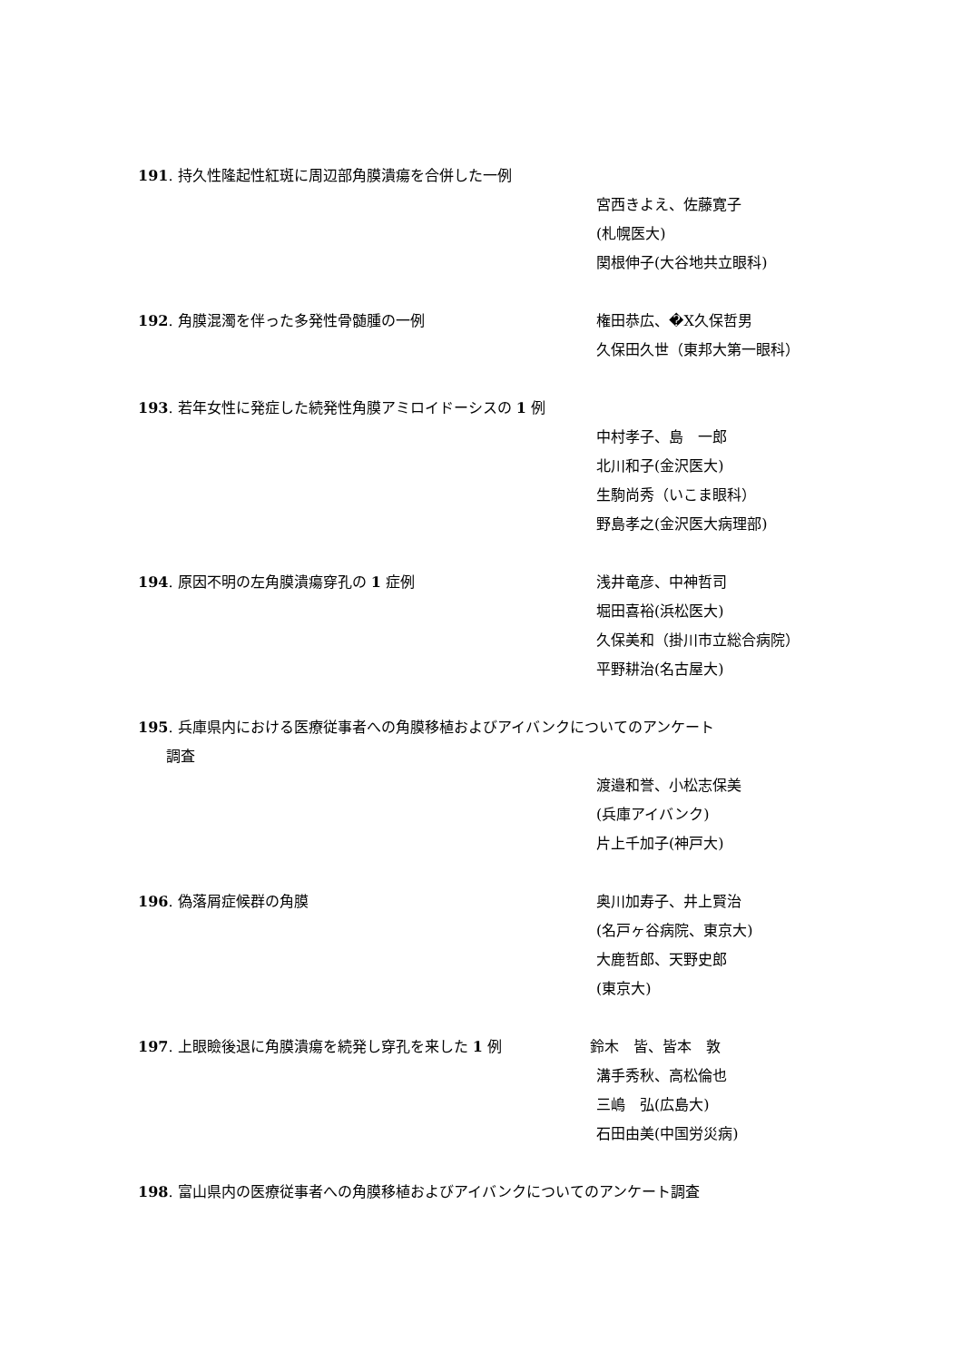191. 持久性隆起性紅斑に周辺部角膜潰瘍を合併した一例
宮西きよえ、佐藤寛子
(札幌医大)
関根伸子(大谷地共立眼科)
192. 角膜混濁を伴った多発性骨髄腫の一例 権田恭広、�X久保哲男
久保田久世（東邦大第一眼科）
193. 若年女性に発症した続発性角膜アミロイドーシスの 1 例
中村孝子、島　一郎
北川和子(金沢医大)
生駒尚秀（いこま眼科）
野島孝之(金沢医大病理部)
194. 原因不明の左角膜潰瘍穿孔の 1 症例 浅井竜彦、中神哲司
堀田喜裕(浜松医大)
久保美和（掛川市立総合病院）
平野耕治(名古屋大)
195. 兵庫県内における医療従事者への角膜移植およびアイバンクについてのアンケート
調査
渡邉和誉、小松志保美
(兵庫アイバンク)
片上千加子(神戸大)
196. 偽落屑症候群の角膜 奥川加寿子、井上賢治
(名戸ヶ谷病院、東京大)
大鹿哲郎、天野史郎
(東京大)
197. 上眼瞼後退に角膜潰瘍を続発し穿孔を来した 1 例 鈴木　皆、皆本　敦
溝手秀秋、高松倫也
三嶋　弘(広島大)
石田由美(中国労災病)
198. 富山県内の医療従事者への角膜移植およびアイバンクについてのアンケート調査